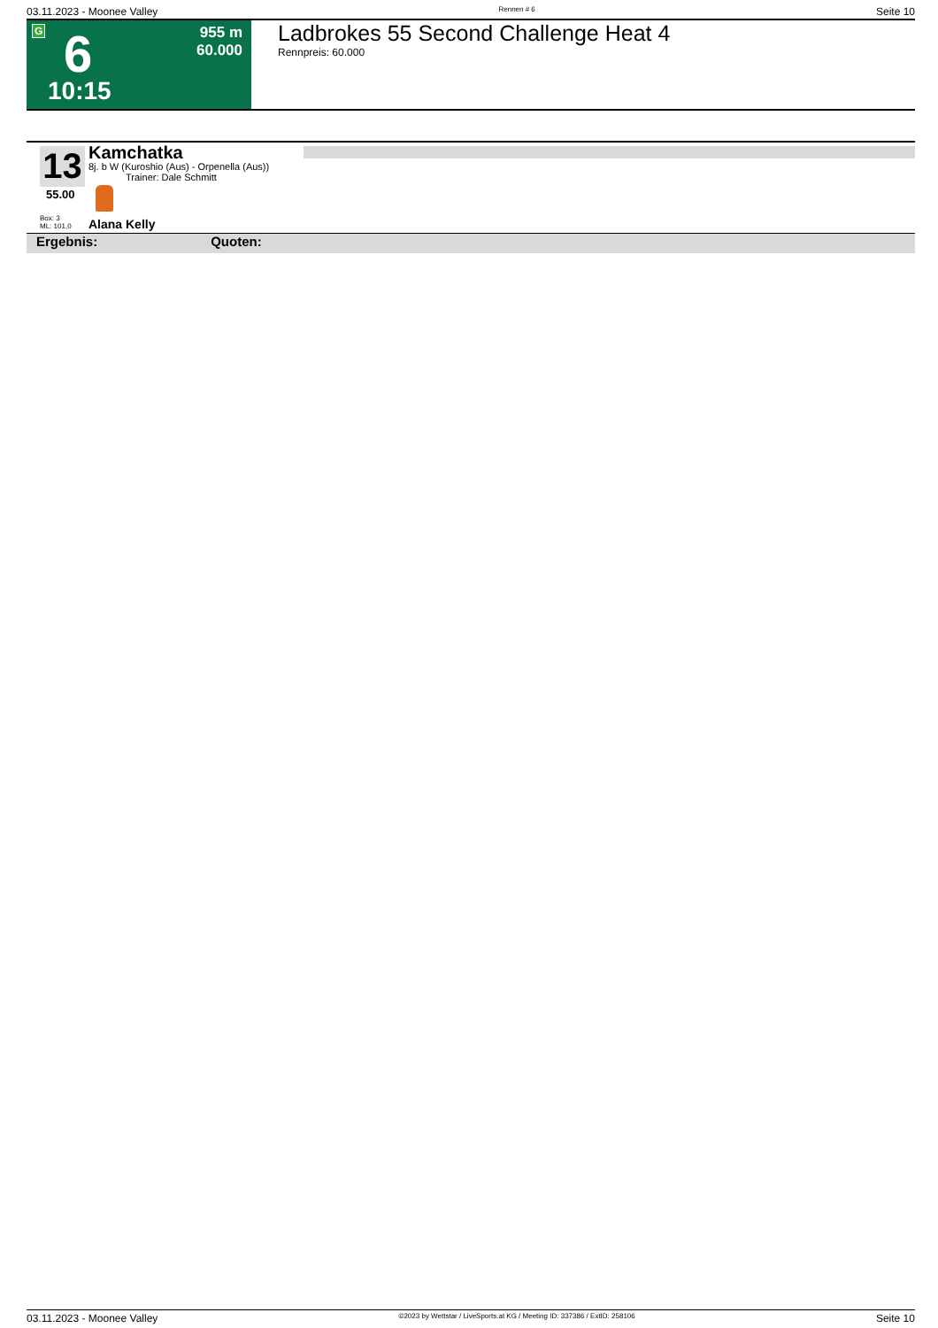03.11.2023 - Moonee Valley Rennen # 6 Seite 10
G 6
10:15
955 m
60.000
Ladbrokes 55 Second Challenge Heat 4
Rennpreis: 60.000
13
55.00
Box: 3
ML: 101,0
Kamchatka
8j. b W (Kuroshio (Aus) - Orpenella (Aus))
Trainer: Dale Schmitt
Alana Kelly
Ergebnis: Quoten:
03.11.2023 - Moonee Valley ©2023 by Wettstar / LiveSports.at KG / Meeting ID: 337386 / ExtID: 258106 Seite 10